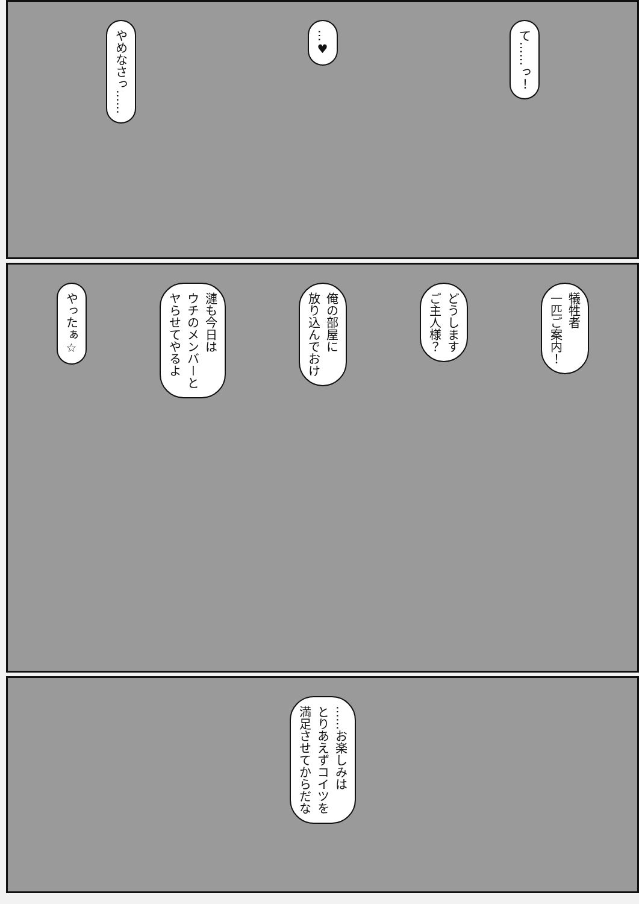て……っ！
…♥
やめなさっ……
犠牲者
一匹ご案内！
どうします
ご主人様？
俺の部屋に
放り込んでおけ
漣も今日は
ウチのメンバーと
ヤらせてやるよ
やったぁ☆
……お楽しみは
とりあえずコイツを
満足させてからだな